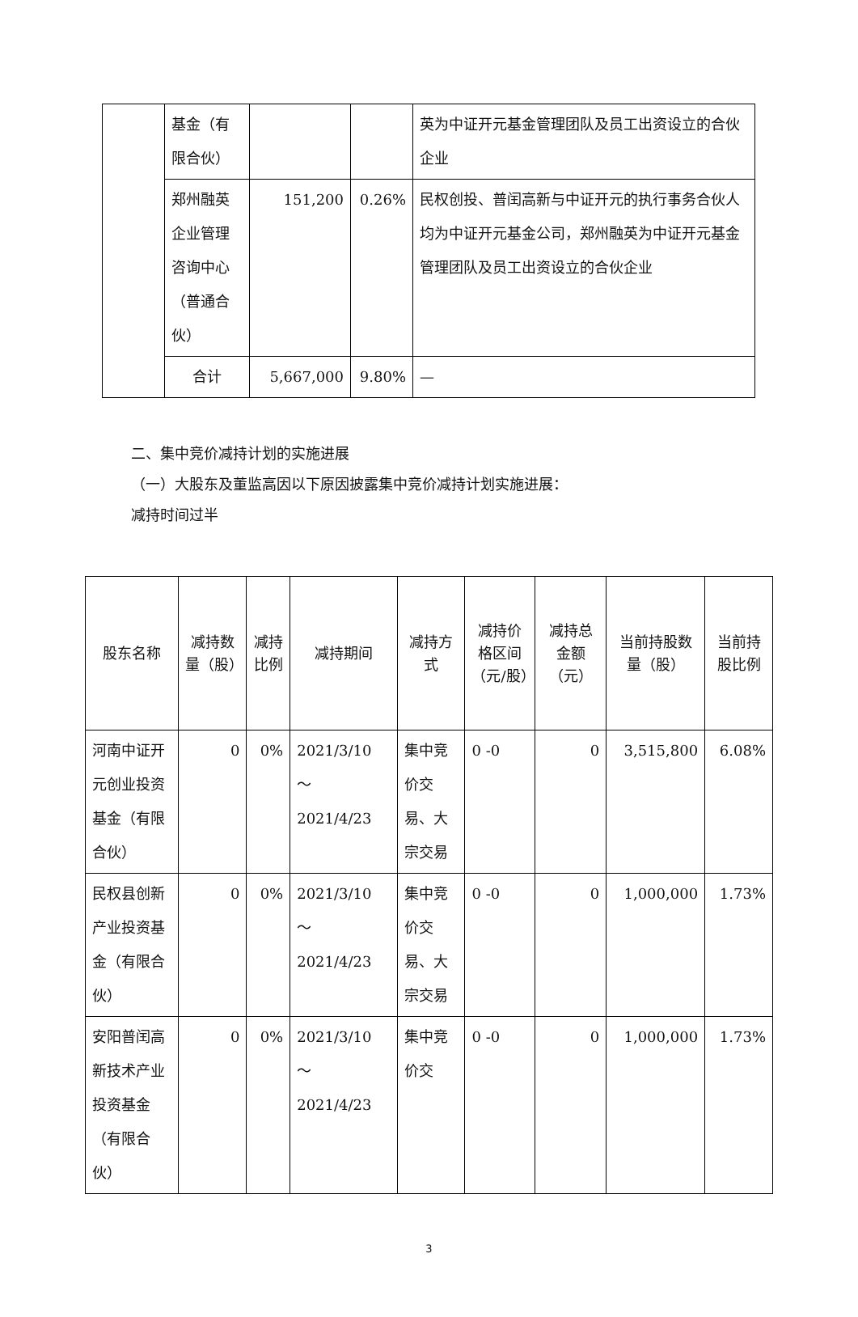| | 基金（有限合伙） | | | 英为中证开元基金管理团队及员工出资设立的合伙企业 |
| | 郑州融英企业管理咨询中心（普通合伙） | 151,200 | 0.26% | 民权创投、普闰高新与中证开元的执行事务合伙人均为中证开元基金公司，郑州融英为中证开元基金管理团队及员工出资设立的合伙企业 |
| | 合计 | 5,667,000 | 9.80% | — |
二、集中竞价减持计划的实施进展
（一）大股东及董监高因以下原因披露集中竞价减持计划实施进展：
减持时间过半
| 股东名称 | 减持数量（股） | 减持比例 | 减持期间 | 减持方式 | 减持价格区间（元/股） | 减持总金额（元） | 当前持股数量（股） | 当前持股比例 |
| --- | --- | --- | --- | --- | --- | --- | --- | --- |
| 河南中证开元创业投资基金（有限合伙） | 0 | 0% | 2021/3/10 ～ 2021/4/23 | 集中竞价交易、大宗交易 | 0 -0 | 0 | 3,515,800 | 6.08% |
| 民权县创新产业投资基金（有限合伙） | 0 | 0% | 2021/3/10 ～ 2021/4/23 | 集中竞价交易、大宗交易 | 0 -0 | 0 | 1,000,000 | 1.73% |
| 安阳普闰高新技术产业投资基金（有限合伙） | 0 | 0% | 2021/3/10 ～ 2021/4/23 | 集中竞价交 | 0 -0 | 0 | 1,000,000 | 1.73% |
3